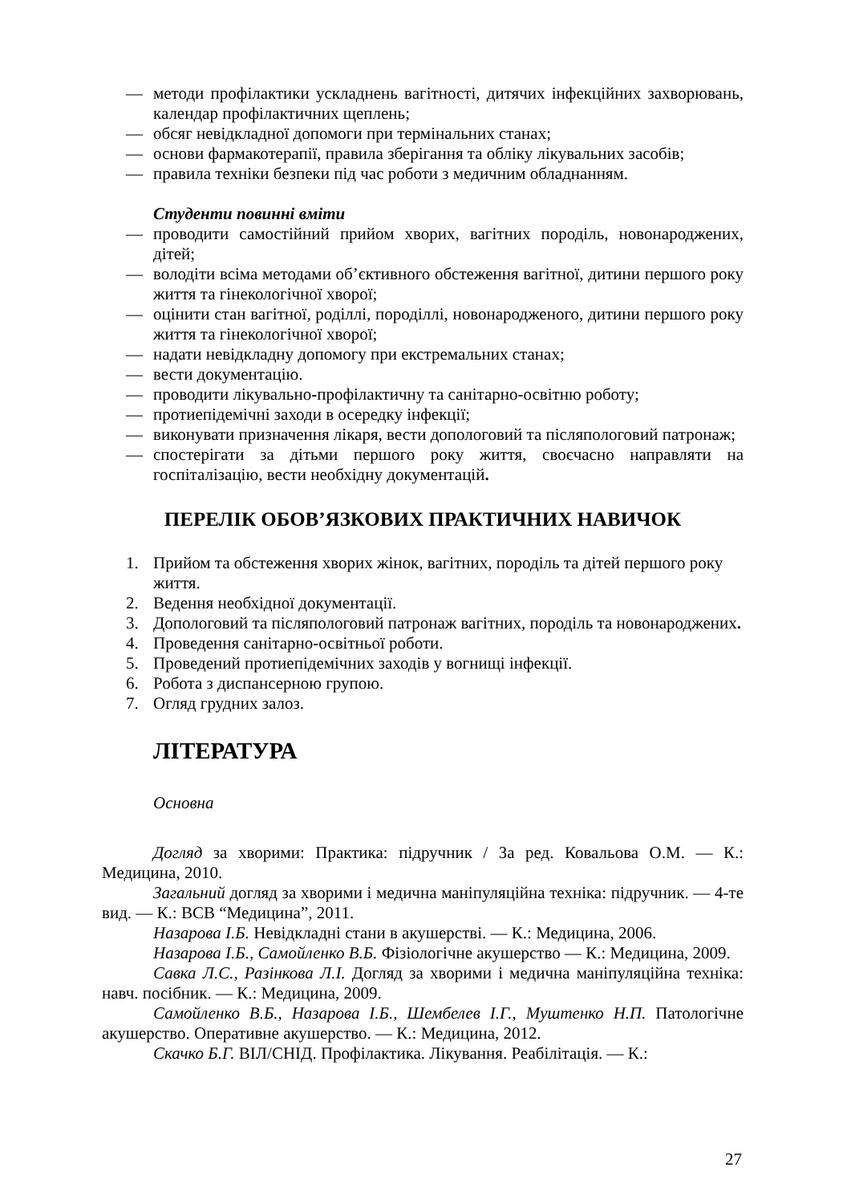— методи профілактики ускладнень вагітності, дитячих інфекційних захворювань, календар профілактичних щеплень;
— обсяг невідкладної допомоги при термінальних станах;
— основи фармакотерапії, правила зберігання та обліку лікувальних засобів;
— правила техніки безпеки під час роботи з медичним обладнанням.
Студенти повинні вміти
— проводити самостійний прийом хворих, вагітних породіль, новонароджених, дітей;
— володіти всіма методами об’єктивного обстеження вагітної, дитини першого року життя та гінекологічної хворої;
— оцінити стан вагітної, роділлі, породіллі, новонародженого, дитини першого року життя та гінекологічної хворої;
— надати невідкладну допомогу при екстремальних станах;
— вести документацію.
— проводити лікувально-профілактичну та санітарно-освітню роботу;
— протиепідемічні заходи в осередку інфекції;
— виконувати призначення лікаря, вести допологовий та післяпологовий патронаж;
— спостерігати за дітьми першого року життя, своєчасно направляти на госпіталізацію, вести необхідну документацій.
ПЕРЕЛІК ОБОВ’ЯЗКОВИХ ПРАКТИЧНИХ НАВИЧОК
1. Прийом та обстеження хворих жінок, вагітних, породіль та дітей першого року життя.
2. Ведення необхідної документації.
3. Допологовий та післяпологовий патронаж вагітних, породіль та новонароджених.
4. Проведення санітарно-освітньої роботи.
5. Проведений протиепідемічних заходів у вогнищі інфекції.
6. Робота з диспансерною групою.
7. Огляд грудних залоз.
ЛІТЕРАТУРА
Основна
Догляд за хворими: Практика: підручник / За ред. Ковальова О.М. — К.: Медицина, 2010.
Загальний догляд за хворими і медична маніпуляційна техніка: підручник. — 4-те вид. — К.: ВСВ “Медицина”, 2011.
Назарова І.Б. Невідкладні стани в акушерстві. — К.: Медицина, 2006.
Назарова І.Б., Самойленко В.Б. Фізіологічне акушерство — К.: Медицина, 2009.
Савка Л.С., Разінкова Л.І. Догляд за хворими і медична маніпуляційна техніка: навч. посібник. — К.: Медицина, 2009.
Самойленко В.Б., Назарова І.Б., Шембелев І.Г., Муштенко Н.П. Патологічне акушерство. Оперативне акушерство. — К.: Медицина, 2012.
Скачко Б.Г. ВІЛ/СНІД. Профілактика. Лікування. Реабілітація. — К.:
27